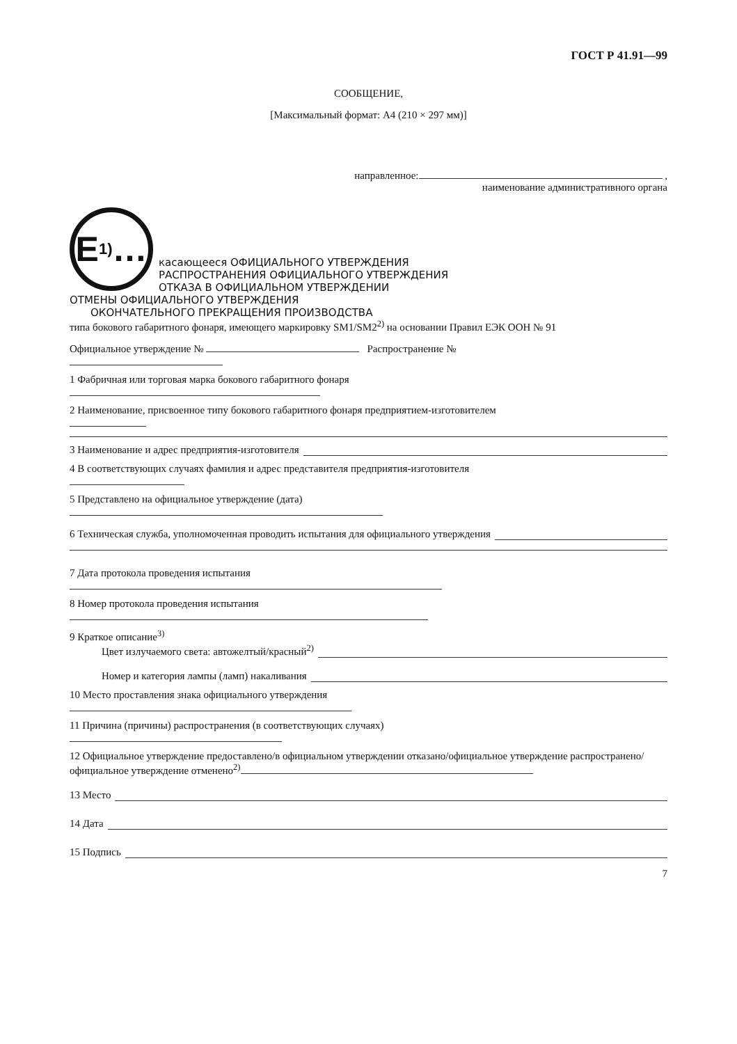ГОСТ Р 41.91—99
СООБЩЕНИЕ,
[Максимальный формат: А4 (210 × 297 мм)]
направленное: ,
наименование административного органа
E 1) …
касающееся ОФИЦИАЛЬНОГО УТВЕРЖДЕНИЯ
РАСПРОСТРАНЕНИЯ ОФИЦИАЛЬНОГО УТВЕРЖДЕНИЯ
ОТКАЗА В ОФИЦИАЛЬНОМ УТВЕРЖДЕНИИ
ОТМЕНЫ ОФИЦИАЛЬНОГО УТВЕРЖДЕНИЯ
ОКОНЧАТЕЛЬНОГО ПРЕКРАЩЕНИЯ ПРОИЗВОДСТВА
типа бокового габаритного фонаря, имеющего маркировку SM1/SM2<sup>2)</sup> на основании Правил ЕЭК ООН № 91
Официальное утверждение № Распространение №
1 Фабричная или торговая марка бокового габаритного фонаря
2 Наименование, присвоенное типу бокового габаритного фонаря предприятием-изготовителем
3 Наименование и адрес предприятия-изготовителя
4 В соответствующих случаях фамилия и адрес представителя предприятия-изготовителя
5 Представлено на официальное утверждение (дата)
6 Техническая служба, уполномоченная проводить испытания для официального утверждения
7 Дата протокола проведения испытания
8 Номер протокола проведения испытания
9 Краткое описание<sup>3)</sup>
Цвет излучаемого света: автожелтый/красный<sup>2)</sup>
Номер и категория лампы (ламп) накаливания
10 Место проставления знака официального утверждения
11 Причина (причины) распространения (в соответствующих случаях)
12 Официальное утверждение предоставлено/в официальном утверждении отказано/официальное утверждение распространено/официальное утверждение отменено<sup>2)</sup>
13 Место
14 Дата
15 Подпись
7